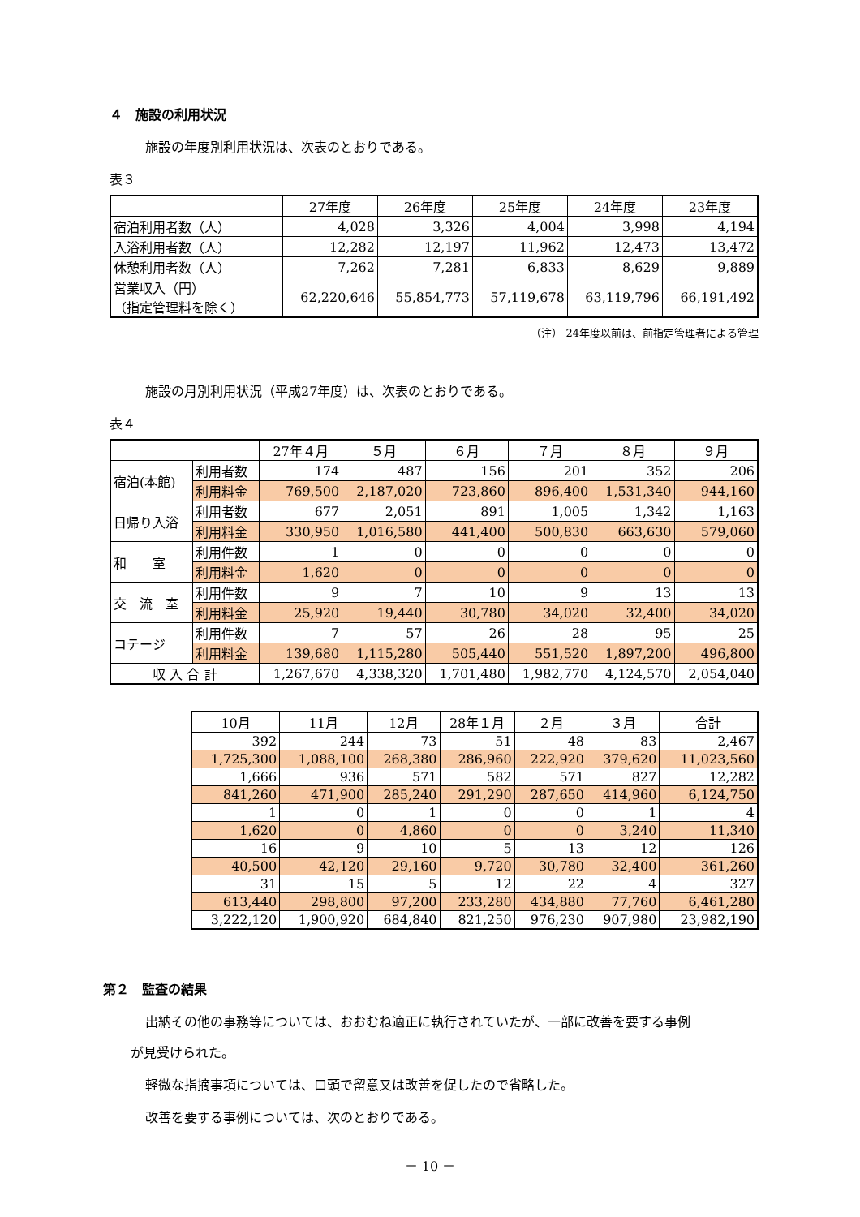４　施設の利用状況
施設の年度別利用状況は、次表のとおりである。
表３
| | 27年度 | 26年度 | 25年度 | 24年度 | 23年度 |
| --- | --- | --- | --- | --- | --- |
| 宿泊利用者数（人） | 4,028 | 3,326 | 4,004 | 3,998 | 4,194 |
| 入浴利用者数（人） | 12,282 | 12,197 | 11,962 | 12,473 | 13,472 |
| 休憩利用者数（人） | 7,262 | 7,281 | 6,833 | 8,629 | 9,889 |
| 営業収入（円） （指定管理料を除く） | 62,220,646 | 55,854,773 | 57,119,678 | 63,119,796 | 66,191,492 |
（注） 24年度以前は、前指定管理者による管理
施設の月別利用状況（平成27年度）は、次表のとおりである。
表４
| | | 27年４月 | ５月 | ６月 | ７月 | ８月 | ９月 |
| --- | --- | --- | --- | --- | --- | --- | --- |
| 宿泊(本館) | 利用者数 | 174 | 487 | 156 | 201 | 352 | 206 |
| | 利用料金 | 769,500 | 2,187,020 | 723,860 | 896,400 | 1,531,340 | 944,160 |
| 日帰り入浴 | 利用者数 | 677 | 2,051 | 891 | 1,005 | 1,342 | 1,163 |
| | 利用料金 | 330,950 | 1,016,580 | 441,400 | 500,830 | 663,630 | 579,060 |
| 和 室 | 利用件数 | 1 | 0 | 0 | 0 | 0 | 0 |
| | 利用料金 | 1,620 | 0 | 0 | 0 | 0 | 0 |
| 交 流 室 | 利用件数 | 9 | 7 | 10 | 9 | 13 | 13 |
| | 利用料金 | 25,920 | 19,440 | 30,780 | 34,020 | 32,400 | 34,020 |
| コテージ | 利用件数 | 7 | 57 | 26 | 28 | 95 | 25 |
| | 利用料金 | 139,680 | 1,115,280 | 505,440 | 551,520 | 1,897,200 | 496,800 |
| 収 入 合 計 | | 1,267,670 | 4,338,320 | 1,701,480 | 1,982,770 | 4,124,570 | 2,054,040 |
| 10月 | 11月 | 12月 | 28年１月 | ２月 | ３月 | 合計 |
| --- | --- | --- | --- | --- | --- | --- |
| 392 | 244 | 73 | 51 | 48 | 83 | 2,467 |
| 1,725,300 | 1,088,100 | 268,380 | 286,960 | 222,920 | 379,620 | 11,023,560 |
| 1,666 | 936 | 571 | 582 | 571 | 827 | 12,282 |
| 841,260 | 471,900 | 285,240 | 291,290 | 287,650 | 414,960 | 6,124,750 |
| 1 | 0 | 1 | 0 | 0 | 1 | 4 |
| 1,620 | 0 | 4,860 | 0 | 0 | 3,240 | 11,340 |
| 16 | 9 | 10 | 5 | 13 | 12 | 126 |
| 40,500 | 42,120 | 29,160 | 9,720 | 30,780 | 32,400 | 361,260 |
| 31 | 15 | 5 | 12 | 22 | 4 | 327 |
| 613,440 | 298,800 | 97,200 | 233,280 | 434,880 | 77,760 | 6,461,280 |
| 3,222,120 | 1,900,920 | 684,840 | 821,250 | 976,230 | 907,980 | 23,982,190 |
第２　監査の結果
出納その他の事務等については、おおむね適正に執行されていたが、一部に改善を要する事例
が見受けられた。
軽微な指摘事項については、口頭で留意又は改善を促したので省略した。
改善を要する事例については、次のとおりである。
－ 10 －